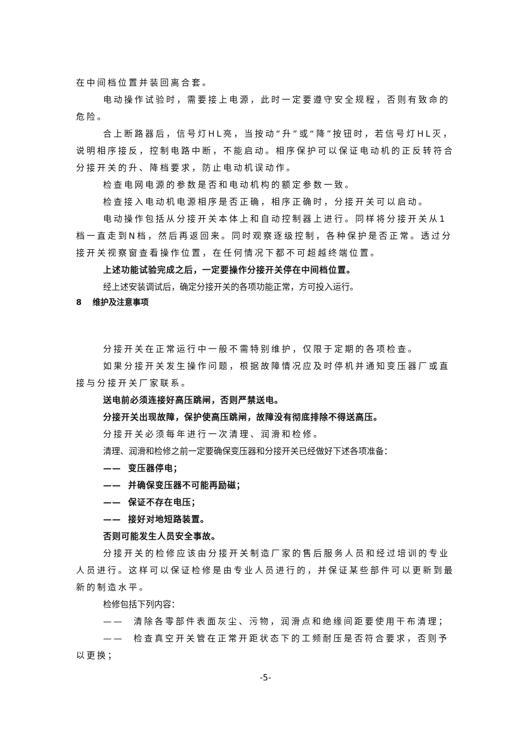在中间档位置并装回离合套。
电动操作试验时，需要接上电源，此时一定要遵守安全规程，否则有致命的危险。
合上断路器后，信号灯HL亮，当按动“升”或“降”按钮时，若信号灯HL灭，说明相序接反，控制电路中断，不能启动。相序保护可以保证电动机的正反转符合分接开关的升、降档要求，防止电动机误动作。
检查电网电源的参数是否和电动机构的额定参数一致。
检查接入电动机电源相序是否正确，相序正确时，分接开关可以启动。
电动操作包括从分接开关本体上和自动控制器上进行。同样将分接开关从1档一直走到N档，然后再返回来。同时观察逐级控制，各种保护是否正常。透过分接开关视察窗查看操作位置，在任何情况下都不可超越终端位置。
上述功能试验完成之后，一定要操作分接开关停在中间档位置。
经上述安装调试后，确定分接开关的各项功能正常，方可投入运行。
8 维护及注意事项
分接开关在正常运行中一般不需特别维护，仅限于定期的各项检查。
如果分接开关发生操作问题，根据故障情况应及时停机并通知变压器厂或直接与分接开关厂家联系。
送电前必须连接好高压跳闸，否则严禁送电。
分接开关出现故障，保护使高压跳闸，故障没有彻底排除不得送高压。
分接开关必须每年进行一次清理、润滑和检修。
清理、润滑和检修之前一定要确保变压器和分接开关已经做好下述各项准备：
—— 变压器停电；
—— 并确保变压器不可能再励磁；
—— 保证不存在电压；
—— 接好对地短路装置。
否则可能发生人员安全事故。
分接开关的检修应该由分接开关制造厂家的售后服务人员和经过培训的专业人员进行。这样可以保证检修是由专业人员进行的，并保证某些部件可以更新到最新的制造水平。
检修包括下列内容：
—— 清除各零部件表面灰尘、污物，润滑点和绝缘间距要使用干布清理；
—— 检查真空开关管在正常开距状态下的工频耐压是否符合要求，否则予以更换；
-5-